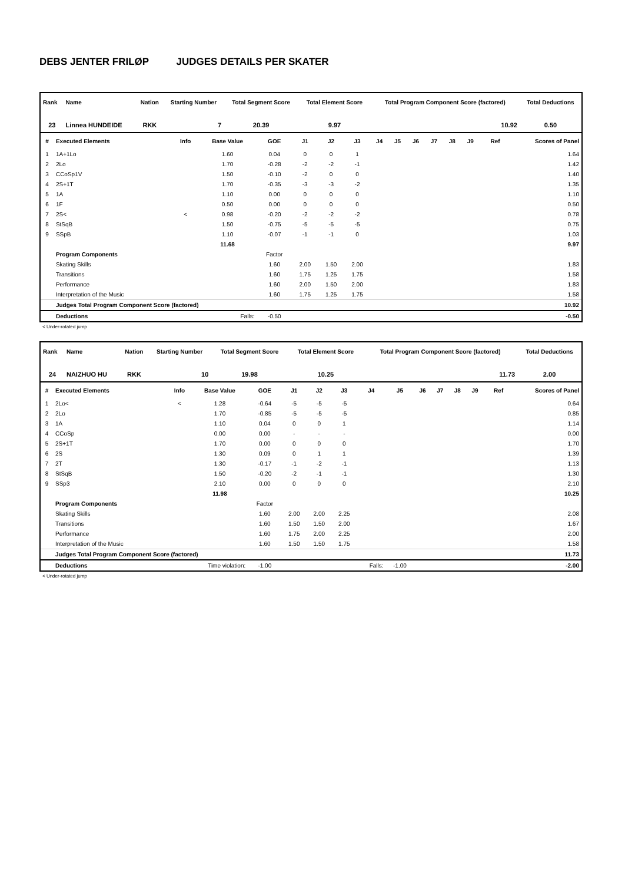DEBS JENTER FRILØP JUDGES DETAILS PER SKATER
| Rank | Name | Nation | Starting Number | Total Segment Score | Total Element Score | Total Program Component Score (factored) | Total Deductions |
| --- | --- | --- | --- | --- | --- | --- | --- |
| 23 | Linnea HUNDEIDE | RKK | 7 | 20.39 | 9.97 | 10.92 | 0.50 |
| # | Executed Elements | Info | Base Value | GOE | J1 | J2 | J3 | J4 | J5 | J6 | J7 | J8 | J9 | Ref | Scores of Panel |
| --- | --- | --- | --- | --- | --- | --- | --- | --- | --- | --- | --- | --- | --- | --- | --- |
| 1 | 1A+1Lo | | 1.60 | 0.04 | 0 | 0 | 1 | | | | | | | | 1.64 |
| 2 | 2Lo | | 1.70 | -0.28 | -2 | -2 | -1 | | | | | | | | 1.42 |
| 3 | CCoSp1V | | 1.50 | -0.10 | -2 | 0 | 0 | | | | | | | | 1.40 |
| 4 | 2S+1T | | 1.70 | -0.35 | -3 | -3 | -2 | | | | | | | | 1.35 |
| 5 | 1A | | 1.10 | 0.00 | 0 | 0 | 0 | | | | | | | | 1.10 |
| 6 | 1F | | 0.50 | 0.00 | 0 | 0 | 0 | | | | | | | | 0.50 |
| 7 | 2S< | < | 0.98 | -0.20 | -2 | -2 | -2 | | | | | | | | 0.78 |
| 8 | StSqB | | 1.50 | -0.75 | -5 | -5 | -5 | | | | | | | | 0.75 |
| 9 | SSpB | | 1.10 | -0.07 | -1 | -1 | 0 | | | | | | | | 1.03 |
| | | | 11.68 | | | | | | | | | | | | 9.97 |
| | Program Components | | | Factor | | | | | | | | | | | |
| | Skating Skills | | | 1.60 | 2.00 | 1.50 | 2.00 | | | | | | | | 1.83 |
| | Transitions | | | 1.60 | 1.75 | 1.25 | 1.75 | | | | | | | | 1.58 |
| | Performance | | | 1.60 | 2.00 | 1.50 | 2.00 | | | | | | | | 1.83 |
| | Interpretation of the Music | | | 1.60 | 1.75 | 1.25 | 1.75 | | | | | | | | 1.58 |
| | Judges Total Program Component Score (factored) | | | | | | | | | | | | | | 10.92 |
| | Deductions | Falls: | | -0.50 | | | | | | | | | | | -0.50 |
< Under-rotated jump
| Rank | Name | Nation | Starting Number | Total Segment Score | Total Element Score | Total Program Component Score (factored) | Total Deductions |
| --- | --- | --- | --- | --- | --- | --- | --- |
| 24 | NAIZHUO HU | RKK | 10 | 19.98 | 10.25 | 11.73 | 2.00 |
| # | Executed Elements | Info | Base Value | GOE | J1 | J2 | J3 | J4 | J5 | J6 | J7 | J8 | J9 | Ref | Scores of Panel |
| --- | --- | --- | --- | --- | --- | --- | --- | --- | --- | --- | --- | --- | --- | --- | --- |
| 1 | 2Lo< | < | 1.28 | -0.64 | -5 | -5 | -5 | | | | | | | | 0.64 |
| 2 | 2Lo | | 1.70 | -0.85 | -5 | -5 | -5 | | | | | | | | 0.85 |
| 3 | 1A | | 1.10 | 0.04 | 0 | 0 | 1 | | | | | | | | 1.14 |
| 4 | CCoSp | | 0.00 | 0.00 | - | - | - | | | | | | | | 0.00 |
| 5 | 2S+1T | | 1.70 | 0.00 | 0 | 0 | 0 | | | | | | | | 1.70 |
| 6 | 2S | | 1.30 | 0.09 | 0 | 1 | 1 | | | | | | | | 1.39 |
| 7 | 2T | | 1.30 | -0.17 | -1 | -2 | -1 | | | | | | | | 1.13 |
| 8 | StSqB | | 1.50 | -0.20 | -2 | -1 | -1 | | | | | | | | 1.30 |
| 9 | SSp3 | | 2.10 | 0.00 | 0 | 0 | 0 | | | | | | | | 2.10 |
| | | | 11.98 | | | | | | | | | | | | 10.25 |
| | Program Components | | | Factor | | | | | | | | | | | |
| | Skating Skills | | | 1.60 | 2.00 | 2.00 | 2.25 | | | | | | | | 2.08 |
| | Transitions | | | 1.60 | 1.50 | 1.50 | 2.00 | | | | | | | | 1.67 |
| | Performance | | | 1.60 | 1.75 | 2.00 | 2.25 | | | | | | | | 2.00 |
| | Interpretation of the Music | | | 1.60 | 1.50 | 1.50 | 1.75 | | | | | | | | 1.58 |
| | Judges Total Program Component Score (factored) | | | | | | | | | | | | | | 11.73 |
| | Deductions | Time violation: | | -1.00 | | | | Falls: | -1.00 | | | | | | -2.00 |
< Under-rotated jump